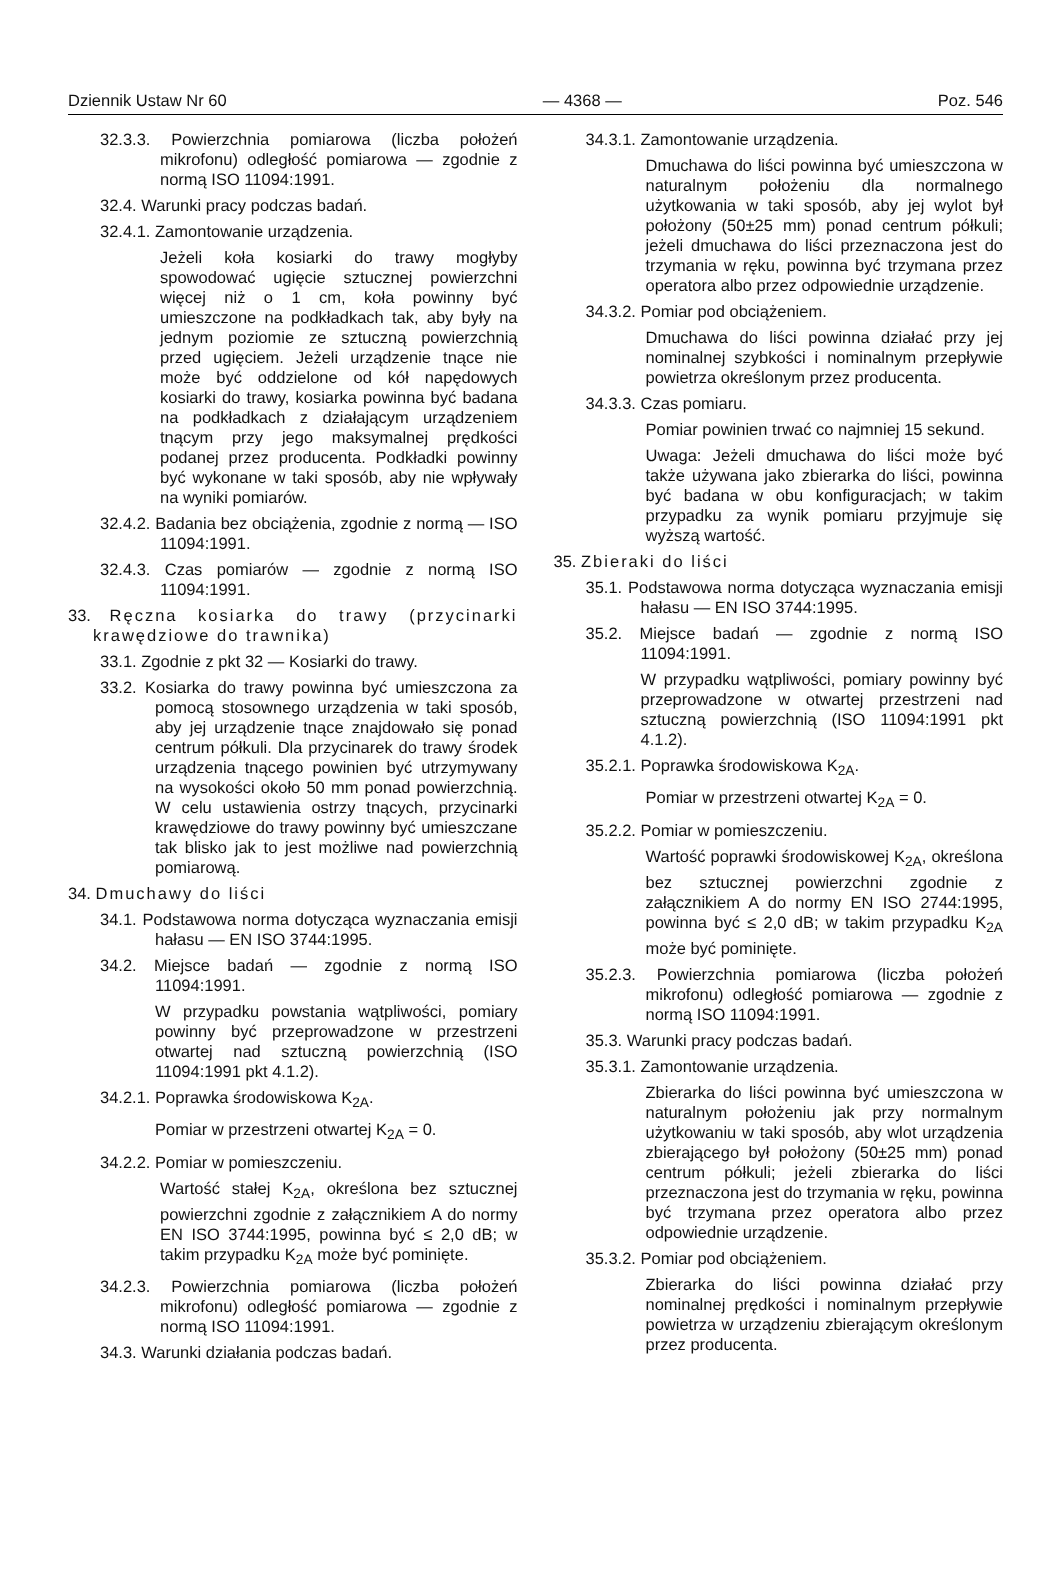Dziennik Ustaw Nr 60 — 4368 — Poz. 546
32.3.3. Powierzchnia pomiarowa (liczba położeń mikrofonu) odległość pomiarowa — zgodnie z normą ISO 11094:1991.
32.4. Warunki pracy podczas badań.
32.4.1. Zamontowanie urządzenia.
Jeżeli koła kosiarki do trawy mogłyby spowodować ugięcie sztucznej powierzchni więcej niż o 1 cm, koła powinny być umieszczone na podkładkach tak, aby były na jednym poziomie ze sztuczną powierzchnią przed ugięciem. Jeżeli urządzenie tnące nie może być oddzielone od kół napędowych kosiarki do trawy, kosiarka powinna być badana na podkładkach z działającym urządzeniem tnącym przy jego maksymalnej prędkości podanej przez producenta. Podkładki powinny być wykonane w taki sposób, aby nie wpływały na wyniki pomiarów.
32.4.2. Badania bez obciążenia, zgodnie z normą — ISO 11094:1991.
32.4.3. Czas pomiarów — zgodnie z normą ISO 11094:1991.
33. Ręczna kosiarka do trawy (przycinarki krawędziowe do trawnika)
33.1. Zgodnie z pkt 32 — Kosiarki do trawy.
33.2. Kosiarka do trawy powinna być umieszczona za pomocą stosownego urządzenia w taki sposób, aby jej urządzenie tnące znajdowało się ponad centrum półkuli. Dla przycinarek do trawy środek urządzenia tnącego powinien być utrzymywany na wysokości około 50 mm ponad powierzchnią. W celu ustawienia ostrzy tnących, przycinarki krawędziowe do trawy powinny być umieszczane tak blisko jak to jest możliwe nad powierzchnią pomiarową.
34. Dmuchawy do liści
34.1. Podstawowa norma dotycząca wyznaczania emisji hałasu — EN ISO 3744:1995.
34.2. Miejsce badań — zgodnie z normą ISO 11094:1991.
W przypadku powstania wątpliwości, pomiary powinny być przeprowadzone w przestrzeni otwartej nad sztuczną powierzchnią (ISO 11094:1991 pkt 4.1.2).
34.2.1. Poprawka środowiskowa K<sub>2A</sub>.
Pomiar w przestrzeni otwartej K<sub>2A</sub> = 0.
34.2.2. Pomiar w pomieszczeniu.
Wartość stałej K<sub>2A</sub>, określona bez sztucznej powierzchni zgodnie z załącznikiem A do normy EN ISO 3744:1995, powinna być ≤ 2,0 dB; w takim przypadku K<sub>2A</sub> może być pominięte.
34.2.3. Powierzchnia pomiarowa (liczba położeń mikrofonu) odległość pomiarowa — zgodnie z normą ISO 11094:1991.
34.3. Warunki działania podczas badań.
34.3.1. Zamontowanie urządzenia.
Dmuchawa do liści powinna być umieszczona w naturalnym położeniu dla normalnego użytkowania w taki sposób, aby jej wylot był położony (50±25 mm) ponad centrum półkuli; jeżeli dmuchawa do liści przeznaczona jest do trzymania w ręku, powinna być trzymana przez operatora albo przez odpowiednie urządzenie.
34.3.2. Pomiar pod obciążeniem.
Dmuchawa do liści powinna działać przy jej nominalnej szybkości i nominalnym przepływie powietrza określonym przez producenta.
34.3.3. Czas pomiaru.
Pomiar powinien trwać co najmniej 15 sekund.
Uwaga: Jeżeli dmuchawa do liści może być także używana jako zbierarka do liści, powinna być badana w obu konfiguracjach; w takim przypadku za wynik pomiaru przyjmuje się wyższą wartość.
35. Zbieraki do liści
35.1. Podstawowa norma dotycząca wyznaczania emisji hałasu — EN ISO 3744:1995.
35.2. Miejsce badań — zgodnie z normą ISO 11094:1991.
W przypadku wątpliwości, pomiary powinny być przeprowadzone w otwartej przestrzeni nad sztuczną powierzchnią (ISO 11094:1991 pkt 4.1.2).
35.2.1. Poprawka środowiskowa K<sub>2A</sub>.
Pomiar w przestrzeni otwartej K<sub>2A</sub> = 0.
35.2.2. Pomiar w pomieszczeniu.
Wartość poprawki środowiskowej K<sub>2A</sub>, określona bez sztucznej powierzchni zgodnie z załącznikiem A do normy EN ISO 2744:1995, powinna być ≤ 2,0 dB; w takim przypadku K<sub>2A</sub> może być pominięte.
35.2.3. Powierzchnia pomiarowa (liczba położeń mikrofonu) odległość pomiarowa — zgodnie z normą ISO 11094:1991.
35.3. Warunki pracy podczas badań.
35.3.1. Zamontowanie urządzenia.
Zbierarka do liści powinna być umieszczona w naturalnym położeniu jak przy normalnym użytkowaniu w taki sposób, aby wlot urządzenia zbierającego był położony (50±25 mm) ponad centrum półkuli; jeżeli zbierarka do liści przeznaczona jest do trzymania w ręku, powinna być trzymana przez operatora albo przez odpowiednie urządzenie.
35.3.2. Pomiar pod obciążeniem.
Zbierarka do liści powinna działać przy nominalnej prędkości i nominalnym przepływie powietrza w urządzeniu zbierającym określonym przez producenta.